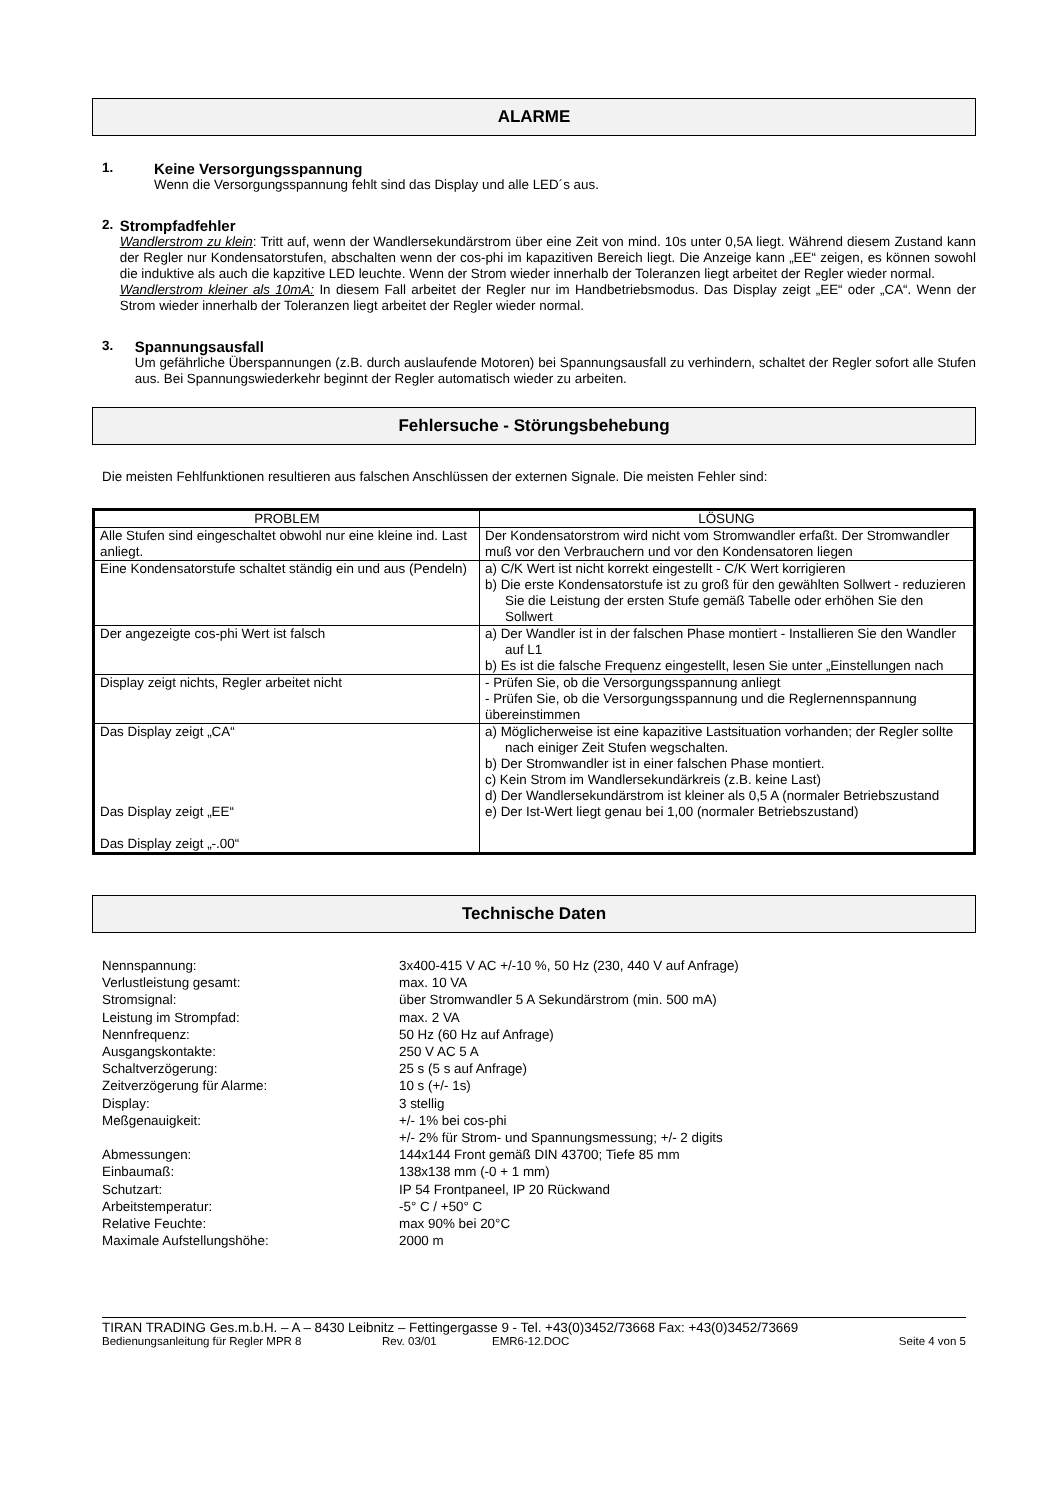ALARME
1. Keine Versorgungsspannung
Wenn die Versorgungsspannung fehlt sind das Display und alle LED´s aus.
2. Strompfadfehler
Wandlerstrom zu klein: Tritt auf, wenn der Wandlersekundärstrom über eine Zeit von mind. 10s unter 0,5A liegt. Während diesem Zustand kann der Regler nur Kondensatorstufen, abschalten wenn der cos-phi im kapazitiven Bereich liegt. Die Anzeige kann „EE“ zeigen, es können sowohl die induktive als auch die kapzitive LED leuchte. Wenn der Strom wieder innerhalb der Toleranzen liegt arbeitet der Regler wieder normal.
Wandlerstrom kleiner als 10mA: In diesem Fall arbeitet der Regler nur im Handbetriebsmodus. Das Display zeigt „EE“ oder „CA“. Wenn der Strom wieder innerhalb der Toleranzen liegt arbeitet der Regler wieder normal.
3. Spannungsausfall
Um gefährliche Überspannungen (z.B. durch auslaufende Motoren) bei Spannungsausfall zu verhindern, schaltet der Regler sofort alle Stufen aus. Bei Spannungswiederkehr beginnt der Regler automatisch wieder zu arbeiten.
Fehlersuche - Störungsbehebung
Die meisten Fehlfunktionen resultieren aus falschen Anschlüssen der externen Signale. Die meisten Fehler sind:
| PROBLEM | LÖSUNG |
| --- | --- |
| Alle Stufen sind eingeschaltet obwohl nur eine kleine ind. Last anliegt. | Der Kondensatorstrom wird nicht vom Stromwandler erfaßt. Der Stromwandler muß vor den Verbrauchern und vor den Kondensatoren liegen |
| Eine Kondensatorstufe schaltet ständig ein und aus (Pendeln) | a) C/K Wert ist nicht korrekt eingestellt - C/K Wert korrigieren b) Die erste Kondensatorstufe ist zu groß für den gewählten Sollwert - reduzieren Sie die Leistung der ersten Stufe gemäß Tabelle oder erhöhen Sie den Sollwert |
| Der angezeigte cos-phi Wert ist falsch | a) Der Wandler ist in der falschen Phase montiert - Installieren Sie den Wandler auf L1 b) Es ist die falsche Frequenz eingestellt, lesen Sie unter „Einstellungen nach |
| Display zeigt nichts, Regler arbeitet nicht | - Prüfen Sie, ob die Versorgungsspannung anliegt - Prüfen Sie, ob die Versorgungsspannung und die Reglernennspannung übereinstimmen |
| Das Display zeigt „CA“ Das Display zeigt „EE“ Das Display zeigt „-.00“ | a) Möglicherweise ist eine kapazitive Lastsituation vorhanden; der Regler sollte nach einiger Zeit Stufen wegschalten. b) Der Stromwandler ist in einer falschen Phase montiert. c) Kein Strom im Wandlersekundärkreis (z.B. keine Last) d) Der Wandlersekundärstrom ist kleiner als 0,5 A (normaler Betriebszustand e) Der Ist-Wert liegt genau bei 1,00 (normaler Betriebszustand) |
Technische Daten
Nennspannung:
3x400-415 V AC +/-10 %, 50 Hz (230, 440 V auf Anfrage)
Verlustleistung gesamt:
max. 10 VA
Stromsignal:
über Stromwandler 5 A Sekundärstrom (min. 500 mA)
Leistung im Strompfad:
max. 2 VA
Nennfrequenz:
50 Hz (60 Hz auf Anfrage)
Ausgangskontakte:
250 V AC 5 A
Schaltverzögerung:
25 s (5 s auf Anfrage)
Zeitverzögerung für Alarme:
10 s (+/- 1s)
Display:
3 stellig
Meßgenauigkeit:
+/- 1% bei cos-phi
+/- 2% für Strom- und Spannungsmessung; +/- 2 digits
Abmessungen:
144x144 Front gemäß DIN 43700; Tiefe 85 mm
Einbaumaß:
138x138 mm (-0 + 1 mm)
Schutzart:
IP 54 Frontpaneel, IP 20 Rückwand
Arbeitstemperatur:
-5° C / +50° C
Relative Feuchte:
max 90% bei 20°C
Maximale Aufstellungshöhe:
2000 m
TIRAN TRADING Ges.m.b.H. – A – 8430 Leibnitz – Fettingergasse 9 - Tel. +43(0)3452/73668 Fax: +43(0)3452/73669
Bedienungsanleitung für Regler MPR 8 Rev. 03/01 EMR6-12.DOC Seite 4 von 5